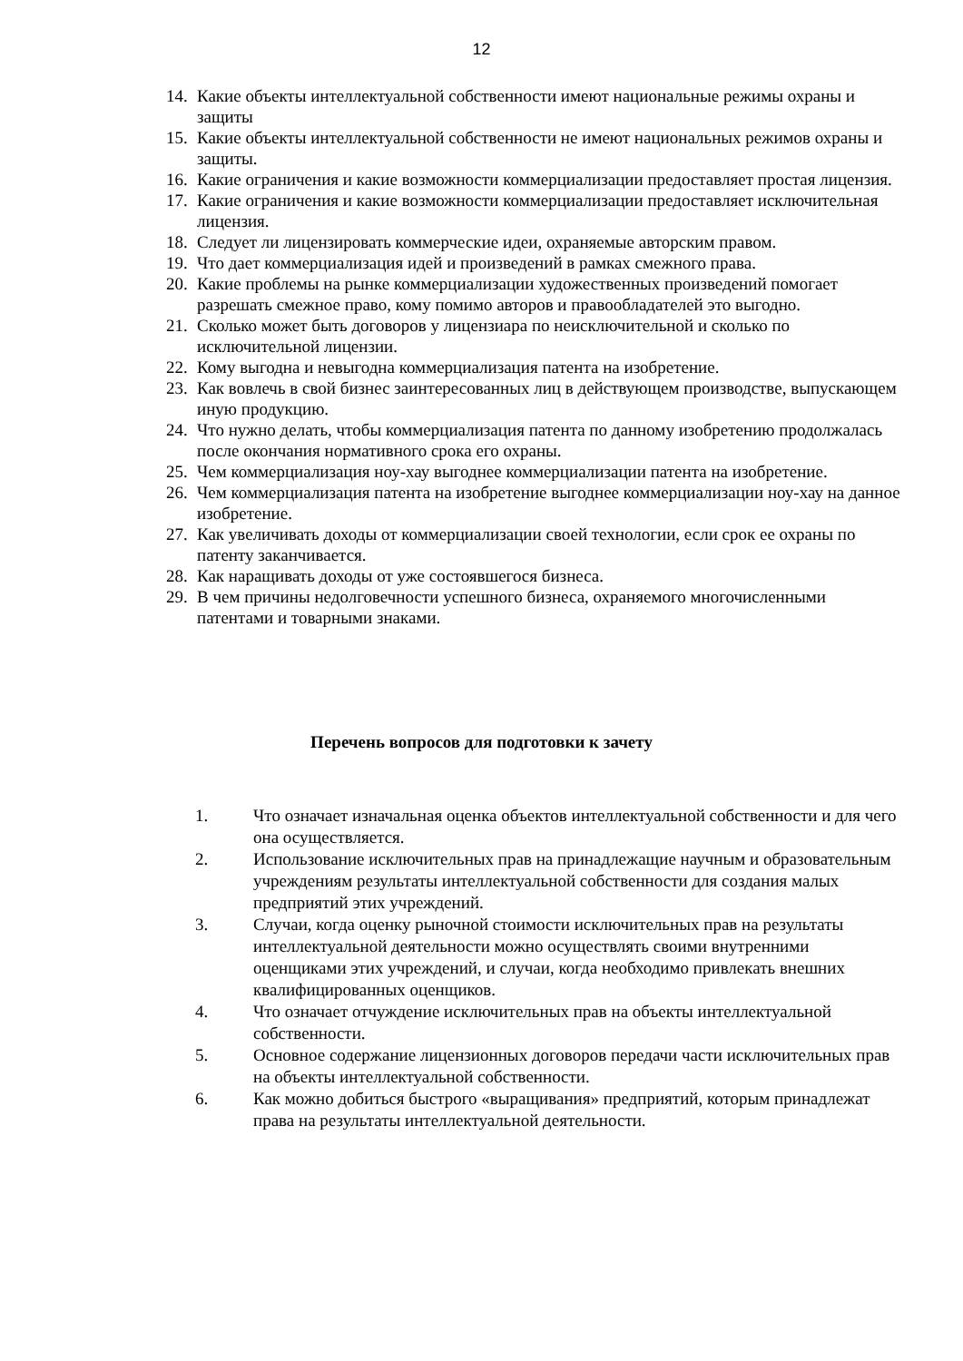12
14. Какие объекты интеллектуальной собственности имеют национальные режимы охраны и защиты
15. Какие объекты интеллектуальной собственности не имеют национальных режимов охраны и защиты.
16. Какие ограничения и какие возможности коммерциализации предоставляет простая лицензия.
17. Какие ограничения и какие возможности коммерциализации предоставляет исключительная лицензия.
18. Следует ли лицензировать коммерческие идеи, охраняемые авторским правом.
19. Что дает коммерциализация идей и произведений в рамках смежного права.
20. Какие проблемы на рынке коммерциализации художественных произведений помогает разрешать смежное право, кому помимо авторов и правообладателей это выгодно.
21. Сколько может быть договоров у лицензиара по неисключительной и сколько по исключительной лицензии.
22. Кому выгодна и невыгодна коммерциализация патента на изобретение.
23. Как вовлечь в свой бизнес заинтересованных лиц в действующем производстве, выпускающем иную продукцию.
24. Что нужно делать, чтобы коммерциализация патента по данному изобретению продолжалась после окончания нормативного срока его охраны.
25. Чем коммерциализация ноу-хау выгоднее коммерциализации патента на изобретение.
26. Чем коммерциализация патента на изобретение выгоднее коммерциализации ноу-хау на данное изобретение.
27. Как увеличивать доходы от коммерциализации своей технологии, если срок ее охраны по патенту заканчивается.
28. Как наращивать доходы от уже состоявшегося бизнеса.
29. В чем причины недолговечности успешного бизнеса, охраняемого многочисленными патентами и товарными знаками.
Перечень вопросов для подготовки к зачету
1. Что означает изначальная оценка объектов интеллектуальной собственности и для чего она осуществляется.
2. Использование исключительных прав на принадлежащие научным и образовательным учреждениям результаты интеллектуальной собственности для создания малых предприятий этих учреждений.
3. Случаи, когда оценку рыночной стоимости исключительных прав на результаты интеллектуальной деятельности можно осуществлять своими внутренними оценщиками этих учреждений, и случаи, когда необходимо привлекать внешних квалифицированных оценщиков.
4. Что означает отчуждение исключительных прав на объекты интеллектуальной собственности.
5. Основное содержание лицензионных договоров передачи части исключительных прав на объекты интеллектуальной собственности.
6. Как можно добиться быстрого «выращивания» предприятий, которым принадлежат права на результаты интеллектуальной деятельности.